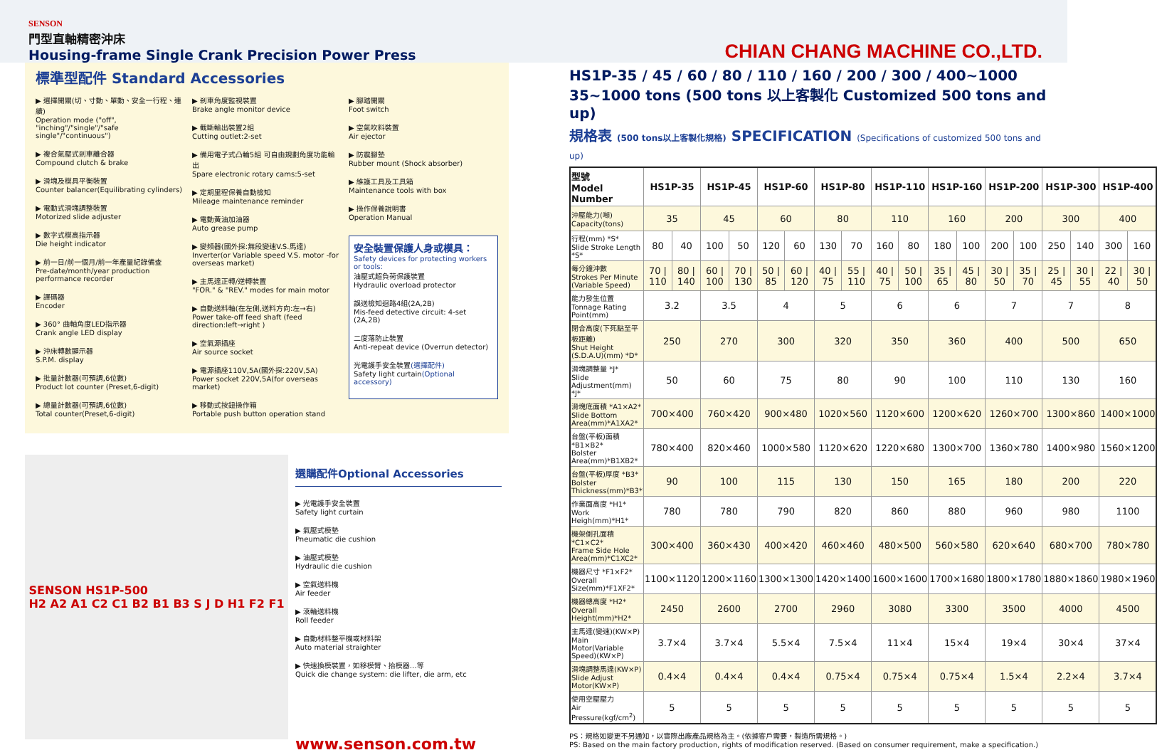SENSON
門型直軸精密沖床
Housing-frame Single Crank Precision Power Press
CHIAN CHANG MACHINE CO.,LTD.
標準型配件 Standard Accessories
▶ 選擇開關(切、寸動、單動、安全一行程、連續)
Operation mode ("off", "inching"/"single"/"safe single"/"continuous")
▶ 複合氣壓式剎車離合器
Compound clutch & brake
▶ 滑塊及模具平衡裝置
Counter balancer(Equilibrating cylinders)
▶ 電動式滑塊調整裝置
Motorized slide adjuster
▶ 數字式模高指示器
Die height indicator
▶ 前一日/前一個月/前一年產量紀錄備查
Pre-date/month/year production performance recorder
▶ 譯碼器
Encoder
▶ 360° 曲軸角度LED指示器
Crank angle LED display
▶ 沖床轉數顯示器
S.P.M. display
▶ 批量計數器(可預調,6位數)
Product lot counter (Preset,6-digit)
▶ 總量計數器(可預調,6位數)
Total counter(Preset,6-digit)
▶ 剎車角度監視裝置
Brake angle monitor device
▶ 截斷輸出裝置2組
Cutting outlet:2-set
▶ 備用電子式凸輪5組 可自由規劃角度功能輸出
Spare electronic rotary cams:5-set
▶ 定期里程保養自動檢知
Mileage maintenance reminder
▶ 電動黃油加油器
Auto grease pump
▶ 變頻器(國外採:無段變速V.S.馬達)
Inverter(or Variable speed V.S. motor -for overseas market)
▶ 主馬達正轉/逆轉裝置
"FOR." & "REV." modes for main motor
▶ 自動送料軸(在左側,送料方向:左→右)
Power take-off feed shaft (feed direction:left→right )
▶ 空氣源插座
Air source socket
▶ 電源插座110V,5A(國外採:220V,5A)
Power socket 220V,5A(for overseas market)
▶ 移動式按鈕操作箱
Portable push button operation stand
▶ 腳踏開關
Foot switch
▶ 空氣吹料裝置
Air ejector
▶ 防震腳墊
Rubber mount (Shock absorber)
▶ 維護工具及工具箱
Maintenance tools with box
▶ 操作保養說明書
Operation Manual
安全裝置保護人身或模具：
Safety devices for protecting workers or tools:
油壓式超負荷保護裝置
Hydraulic overload protector
誤送檢知迴路4組(2A,2B)
Mis-feed detective circuit: 4-set (2A,2B)
二度落防止裝置
Anti-repeat device (Overrun detector)
光電護手安全裝置(選擇配件)
Safety light curtain(Optional accessory)
SENSON HS1P-500
H2 A2 A1 C2 C1 B2 B1 B3 S J D H1 F2 F1
選購配件Optional Accessories
▶ 光電護手安全裝置
Safety light curtain
▶ 氣壓式模墊
Pneumatic die cushion
▶ 油壓式模墊
Hydraulic die cushion
▶ 空氣送料機
Air feeder
▶ 滾輪送料機
Roll feeder
▶ 自動材料整平機或材料架
Auto material straighter
▶ 快速換模裝置，如移模臂、抬模器…等
Quick die change system: die lifter, die arm, etc
www.senson.com.tw
HS1P-35 / 45 / 60 / 80 / 110 / 160 / 200 / 300 / 400~1000
35~1000 tons (500 tons 以上客製化 Customized 500 tons and up)
規格表 (500 tons以上客製化規格) SPECIFICATION (Specifications of customized 500 tons and up)
| 型號 Model Number | HS1P-35 | | HS1P-45 | | HS1P-60 | | HS1P-80 | | HS1P-110 | | HS1P-160 | | HS1P-200 | | HS1P-300 | | HS1P-400 | |
| --- | --- | --- | --- | --- | --- | --- | --- | --- | --- | --- | --- | --- | --- | --- | --- | --- | --- | --- |
| 沖壓能力(噸) Capacity(tons) | 35 | | 45 | | 60 | | 80 | | 110 | | 160 | | 200 | | 300 | | 400 | |
| 行程(mm) *S* Slide Stroke Length *S* | 80 | 40 | 100 | 50 | 120 | 60 | 130 | 70 | 160 | 80 | 180 | 100 | 200 | 100 | 250 | 140 | 300 | 160 |
| 每分鐘沖數 Strokes Per Minute (Variable Speed) | 70 / 110 | 80 / 140 | 60 / 100 | 70 / 130 | 50 / 85 | 60 / 120 | 40 / 75 | 55 / 110 | 40 / 75 | 50 / 100 | 35 / 65 | 45 / 80 | 30 / 50 | 35 / 70 | 25 / 45 | 30 / 55 | 22 / 40 | 30 / 50 |
| 能力發生位置 Tonnage Rating Point(mm) | 3.2 | | 3.5 | | 4 | | 5 | | 6 | | 6 | | 7 | | 7 | | 8 | |
| 閉合高度(下死點至平板距離) Shut Height (S.D.A.U)(mm) *D* | 250 | | 270 | | 300 | | 320 | | 350 | | 360 | | 400 | | 500 | | 650 | |
| 滑塊調整量 *J* Slide Adjustment(mm) *J* | 50 | | 60 | | 75 | | 80 | | 90 | | 100 | | 110 | | 130 | | 160 | |
| 滑塊底面積 *A1×A2* Slide Bottom Area(mm)*A1XA2* | 700×400 | | 760×420 | | 900×480 | | 1020×560 | | 1120×600 | | 1200×620 | | 1260×700 | | 1300×860 | | 1400×1000 | |
| 台盤(平板)面積 *B1×B2* Bolster Area(mm)*B1XB2* | 780×400 | | 820×460 | | 1000×580 | | 1120×620 | | 1220×680 | | 1300×700 | | 1360×780 | | 1400×980 | | 1560×1200 | |
| 台盤(平板)厚度 *B3* Bolster Thickness(mm)*B3* | 90 | | 100 | | 115 | | 130 | | 150 | | 165 | | 180 | | 200 | | 220 | |
| 作業面高度 *H1* Work Heigh(mm)*H1* | 780 | | 780 | | 790 | | 820 | | 860 | | 880 | | 960 | | 980 | | 1100 | |
| 機架側孔面積 *C1×C2* Frame Side Hole Area(mm)*C1XC2* | 300×400 | | 360×430 | | 400×420 | | 460×460 | | 480×500 | | 560×580 | | 620×640 | | 680×700 | | 780×780 | |
| 機器尺寸 *F1×F2* Overall Size(mm)*F1XF2* | 1100×1120 | | 1200×1160 | | 1300×1300 | | 1420×1400 | | 1600×1600 | | 1700×1680 | | 1800×1780 | | 1880×1860 | | 1980×1960 | |
| 機器總高度 *H2* Overall Height(mm)*H2* | 2450 | | 2600 | | 2700 | | 2960 | | 3080 | | 3300 | | 3500 | | 4000 | | 4500 | |
| 主馬達(變速)(KW×P) Main Motor(Variable Speed)(KW×P) | 3.7×4 | | 3.7×4 | | 5.5×4 | | 7.5×4 | | 11×4 | | 15×4 | | 19×4 | | 30×4 | | 37×4 | |
| 滑塊調整馬達(KW×P) Slide Adjust Motor(KW×P) | 0.4×4 | | 0.4×4 | | 0.4×4 | | 0.75×4 | | 0.75×4 | | 0.75×4 | | 1.5×4 | | 2.2×4 | | 3.7×4 | |
| 使用空壓壓力 Air Pressure(kgf/cm<sup>2</sup>) | 5 | | 5 | | 5 | | 5 | | 5 | | 5 | | 5 | | 5 | | 5 | |
PS：規格如變更不另通知，以實際出廠產品規格為主。(依據客戶需要，製造所需規格。)
PS: Based on the main factory production, rights of modification reserved. (Based on consumer requirement, make a specification.)